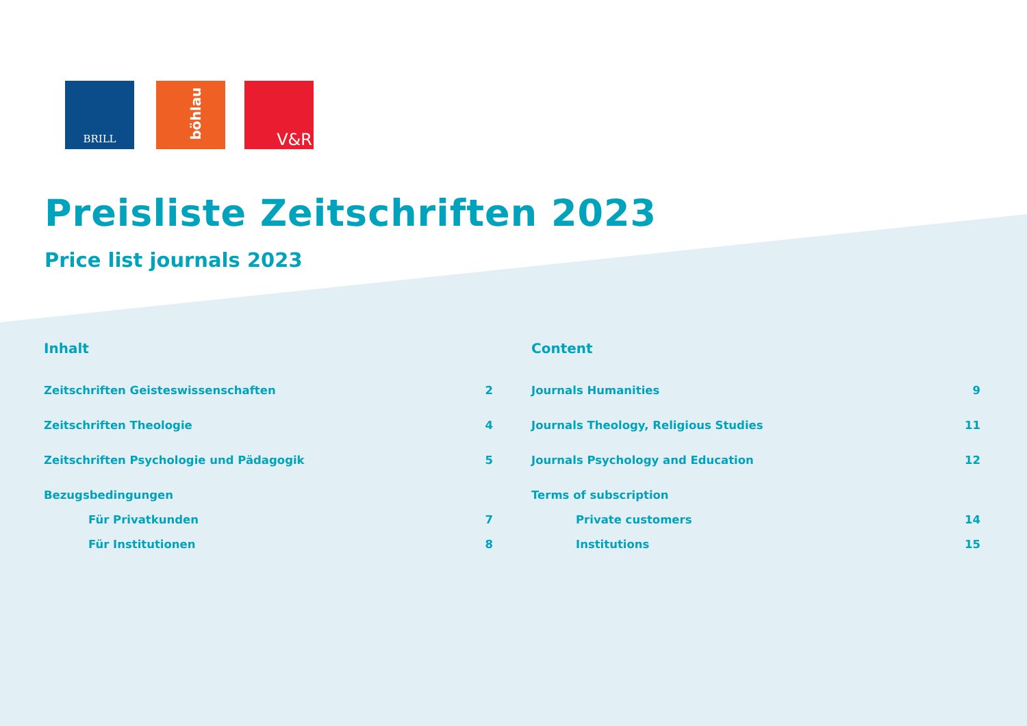BRILL
böhlau
V&R
Preisliste Zeitschriften 2023
Price list journals 2023
Inhalt
Zeitschriften Geisteswissenschaften 2
Zeitschriften Theologie 4
Zeitschriften Psychologie und Pädagogik 5
Bezugsbedingungen
Für Privatkunden 7
Für Institutionen 8
Content
Journals Humanities 9
Journals Theology, Religious Studies 11
Journals Psychology and Education 12
Terms of subscription
Private customers 14
Institutions 15